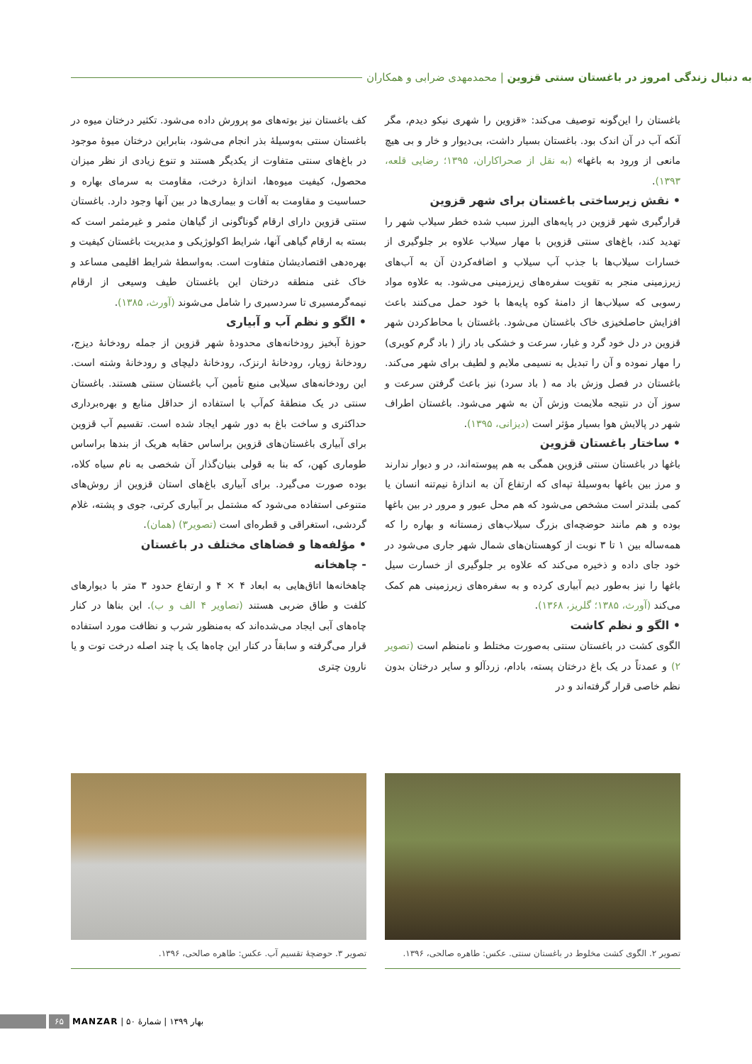به دنبال زندگی امروز در باغستان سنتی قزوین | محمدمهدی ضرابی و همکاران
باغستان را این‌گونه توصیف می‌کند: «قزوین را شهری نیکو دیدم، مگر آنکه آب در آن اندک بود. باغستان بسیار داشت، بی‌دیوار و خار و بی هیچ مانعی از ورود به باغها» (به نقل از صحراکاران، ۱۳۹۵؛ رضایی قلعه، ۱۳۹۳).
• نقش زیرساختی باغستان برای شهر قزوین
قرارگیری شهر قزوین در پایه‌های البرز سبب شده خطر سیلاب شهر را تهدید کند، باغ‌های سنتی قزوین با مهار سیلاب علاوه بر جلوگیری از خسارات سیلاب‌ها با جذب آب سیلاب و اضافه‌کردن آن به آب‌های زیرزمینی منجر به تقویت سفره‌های زیرزمینی می‌شود. به علاوه مواد رسوبی که سیلاب‌ها از دامنهٔ کوه پایه‌ها با خود حمل می‌کنند باعث افزایش حاصلخیزی خاک باغستان می‌شود. باغستان با محاط‌کردن شهر قزوین در دل خود گرد و غبار، سرعت و خشکی باد راز ( باد گرم کویری) را مهار نموده و آن را تبدیل به نسیمی ملایم و لطیف برای شهر می‌کند. باغستان در فصل وزش باد مه ( باد سرد) نیز باعث گرفتن سرعت و سوز آن در نتیجه ملایمت وزش آن به شهر می‌شود. باغستان اطراف شهر در پالایش هوا بسیار مؤثر است (دیزانی، ۱۳۹۵).
• ساختار باغستان قزوین
باغها در باغستان سنتی قزوین همگی به هم پیوسته‌اند، در و دیوار ندارند و مرز بین باغها به‌وسیلهٔ تپه‌ای که ارتفاع آن به اندازهٔ نیم‌تنه انسان یا کمی بلندتر است مشخص می‌شود که هم محل عبور و مرور در بین باغها بوده و هم مانند حوضچه‌ای بزرگ سیلاب‌های زمستانه و بهاره را که همه‌ساله بین ۱ تا ۳ نوبت از کوهستان‌های شمال شهر جاری می‌شود در خود جای داده و ذخیره می‌کند که علاوه بر جلوگیری از خسارت سیل باغها را نیز به‌طور دیم آبیاری کرده و به سفره‌های زیرزمینی هم کمک می‌کند (آورث، ۱۳۸۵؛ گلریز، ۱۳۶۸).
• الگو و نظم کاشت
الگوی کشت در باغستان سنتی به‌صورت مختلط و نامنظم است (تصویر ۲) و عمدتاً در یک باغ درختان پسته، بادام، زردآلو و سایر درختان بدون نظم خاصی قرار گرفته‌اند و در
کف باغستان نیز بوته‌های مو پرورش داده می‌شود. تکثیر درختان میوه در باغستان سنتی به‌وسیلهٔ بذر انجام می‌شود، بنابراین درختان میوهٔ موجود در باغ‌های سنتی متفاوت از یکدیگر هستند و تنوع زیادی از نظر میزان محصول، کیفیت میوه‌ها، اندازهٔ درخت، مقاومت به سرمای بهاره و حساسیت و مقاومت به آفات و بیماری‌ها در بین آنها وجود دارد. باغستان سنتی قزوین دارای ارقام گوناگونی از گیاهان مثمر و غیرمثمر است که بسته به ارقام گیاهی آنها، شرایط اکولوژیکی و مدیریت باغستان کیفیت و بهره‌دهی اقتصادیشان متفاوت است. به‌واسطهٔ شرایط اقلیمی مساعد و خاک غنی منطقه درختان این باغستان طیف وسیعی از ارقام نیمه‌گرمسیری تا سردسیری را شامل می‌شوند (آورث، ۱۳۸۵).
• الگو و نظم آب و آبیاری
حوزهٔ آبخیز رودخانه‌های محدودهٔ شهر قزوین از جمله رودخانهٔ دیزج، رودخانهٔ زویار، رودخانهٔ ارنزک، رودخانهٔ دلیچای و رودخانهٔ وشته است. این رودخانه‌های سیلابی منبع تأمین آب باغستان سنتی هستند. باغستان سنتی در یک منطقهٔ کم‌آب با استفاده از حداقل منابع و بهره‌برداری حداکثری و ساخت باغ به دور شهر ایجاد شده است. تقسیم آب قزوین برای آبیاری باغستان‌های قزوین براساس حقابه هریک از بندها براساس طوماری کهن، که بنا به قولی بنیان‌گذار آن شخصی به نام سیاه کلاه، بوده صورت می‌گیرد. برای آبیاری باغ‌های استان قزوین از روش‌های متنوعی استفاده می‌شود که مشتمل بر آبیاری کرتی، جوی و پشته، غلام گردشی، استغراقی و قطره‌ای است (تصویر۳) (همان).
• مؤلفه‌ها و فضاهای مختلف در باغستان
- چاهخانه
چاهخانه‌ها اتاق‌هایی به ابعاد ۴ × ۴ و ارتفاع حدود ۳ متر با دیوارهای کلفت و طاق ضربی هستند (تصاویر ۴ الف و ب). این بناها در کنار چاه‌های آبی ایجاد می‌شده‌اند که به‌منظور شرب و نظافت مورد استفاده قرار می‌گرفته و سابقاً در کنار این چاه‌ها یک یا چند اصله درخت توت و یا نارون چتری
تصویر ۲. الگوی کشت مخلوط در باغستان سنتی. عکس: طاهره صالحی، ۱۳۹۶.
تصویر ۳. حوضچهٔ تقسیم آب. عکس: طاهره صالحی، ۱۳۹۶.
۶۵
MANZAR | شمارهٔ ۵۰ | بهار ۱۳۹۹